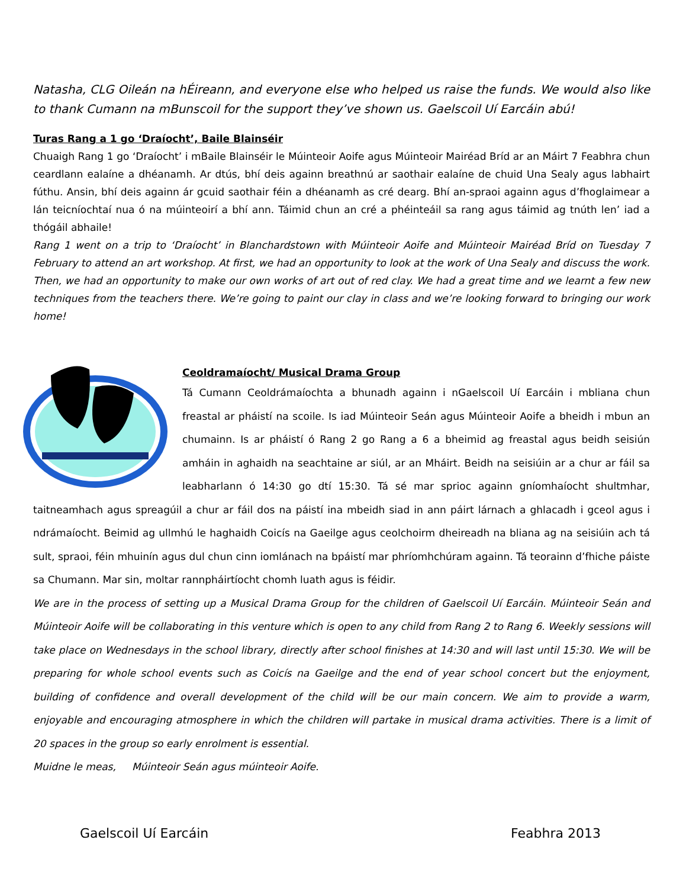Natasha, CLG Oileán na hÉireann, and everyone else who helped us raise the funds. We would also like to thank Cumann na mBunscoil for the support they’ve shown us. Gaelscoil Uí Earcáin abú!
Turas Rang a 1 go ‘Draíocht’, Baile Blainséir
Chuaigh Rang 1 go ‘Draíocht’ i mBaile Blainséir le Múinteoir Aoife agus Múinteoir Mairéad Bríd ar an Máirt 7 Feabhra chun ceardlann ealaíne a dhéanamh. Ar dtús, bhí deis againn breathnú ar saothair ealaíne de chuid Una Sealy agus labhairt fúthu. Ansin, bhí deis againn ár gcuid saothair féin a dhéanamh as cré dearg. Bhí an-spraoi againn agus d’fhoglaimear a lán teicníochtaí nua ó na múinteoirí a bhí ann. Táimid chun an cré a phéinteáil sa rang agus táimid ag tnúth len’ iad a thógáil abhaile!
Rang 1 went on a trip to ‘Draíocht’ in Blanchardstown with Múinteoir Aoife and Múinteoir Mairéad Bríd on Tuesday 7 February to attend an art workshop. At first, we had an opportunity to look at the work of Una Sealy and discuss the work. Then, we had an opportunity to make our own works of art out of red clay. We had a great time and we learnt a few new techniques from the teachers there. We’re going to paint our clay in class and we’re looking forward to bringing our work home!
Ceoldramaíocht/ Musical Drama Group
Tá Cumann Ceoldrámaíochta a bhunadh againn i nGaelscoil Uí Earcáin i mbliana chun freastal ar pháistí na scoile. Is iad Múinteoir Seán agus Múinteoir Aoife a bheidh i mbun an chumainn. Is ar pháistí ó Rang 2 go Rang a 6 a bheimid ag freastal agus beidh seisiún amháin in aghaidh na seachtaine ar siúl, ar an Mháirt. Beidh na seisiúin ar a chur ar fáil sa leabharlann ó 14:30 go dtí 15:30. Tá sé mar sprioc againn gníomhaíocht shultmhar, taitneamhach agus spreagúil a chur ar fáil dos na páistí ina mbeidh siad in ann páirt lárnach a ghlacadh i gceol agus i ndrámaíocht. Beimid ag ullmhú le haghaidh Coicís na Gaeilge agus ceolchoirm dheireadh na bliana ag na seisiúin ach tá sult, spraoi, féin mhuinín agus dul chun cinn iomlánach na bpáistí mar phríomhchúram againn. Tá teorainn d’fhiche páiste sa Chumann. Mar sin, moltar rannpháirtíocht chomh luath agus is féidir.
We are in the process of setting up a Musical Drama Group for the children of Gaelscoil Uí Earcáin. Múinteoir Seán and Múinteoir Aoife will be collaborating in this venture which is open to any child from Rang 2 to Rang 6. Weekly sessions will take place on Wednesdays in the school library, directly after school finishes at 14:30 and will last until 15:30. We will be preparing for whole school events such as Coicís na Gaeilge and the end of year school concert but the enjoyment, building of confidence and overall development of the child will be our main concern. We aim to provide a warm, enjoyable and encouraging atmosphere in which the children will partake in musical drama activities. There is a limit of 20 spaces in the group so early enrolment is essential.
Muidne le meas, Múinteoir Seán agus múinteoir Aoife.
Gaelscoil Uí Earcáin Feabhra 2013